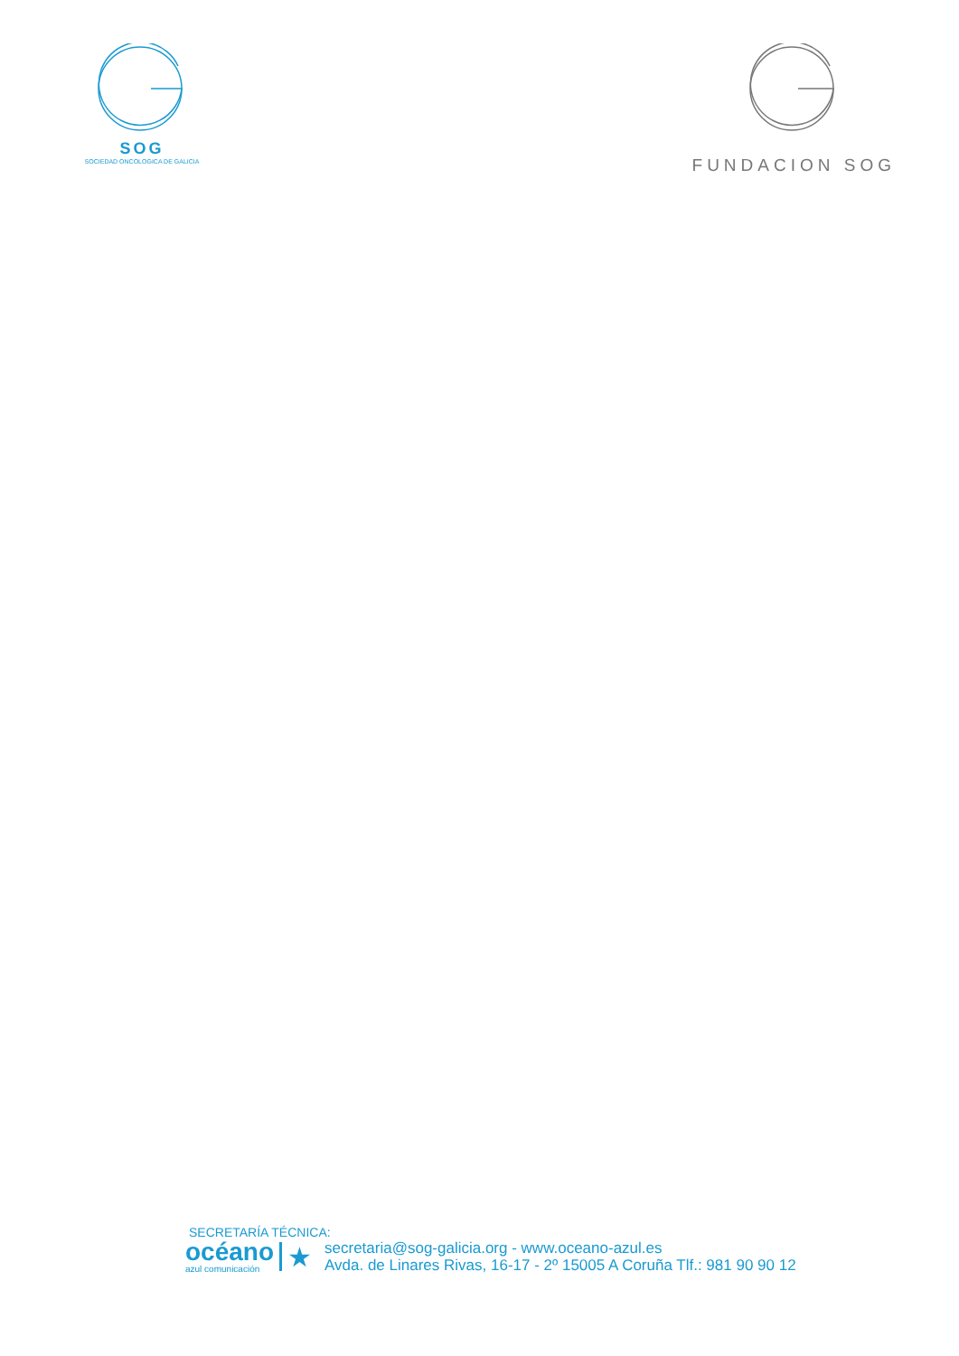SOG
SOCIEDAD ONCOLOGICA DE GALICIA
FUNDACION SOG
SECRETARÍA TÉCNICA:
océano
azul comunicación
★
secretaria@sog-galicia.org - www.oceano-azul.es
Avda. de Linares Rivas, 16-17 - 2º 15005 A Coruña Tlf.: 981 90 90 12